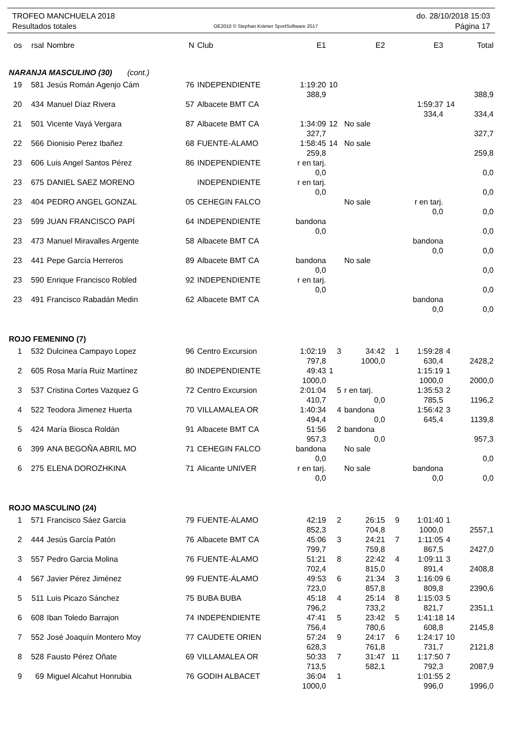TROFEO MANCHUELA 2018
Resultados totales
OE2010 © Stephan Krämer SportSoftware 2017
do. 28/10/2018 15:03
Página 17
| os | rsal | Nombre | N | Club | E1 | | E2 | | E3 | | Total |
| --- | --- | --- | --- | --- | --- | --- | --- | --- | --- | --- | --- |
| NARANJA MASCULINO (30) (cont.) | | | | | | | | | | | |
| 19 | 581 | Jesús Román Agenjo Cám | 76 | INDEPENDIENTE | 1:19:20 | 10 | | | | | |
| | | | | | 388,9 | | | | | | 388,9 |
| 20 | 434 | Manuel Díaz Rivera | 57 | Albacete BMT CA | | | | | 1:59:37 | 14 | |
| | | | | | | | | | 334,4 | | 334,4 |
| 21 | 501 | Vicente Vayá Vergara | 87 | Albacete BMT CA | 1:34:09 | 12 | No sale | | | | |
| | | | | | 327,7 | | | | | | 327,7 |
| 22 | 566 | Dionisio Perez Ibañez | 68 | FUENTE-ÁLAMO | 1:58:45 | 14 | No sale | | | | |
| | | | | | 259,8 | | | | | | 259,8 |
| 23 | 606 | Luis Angel Santos Pérez | 86 | INDEPENDIENTE | r en tarj. | | | | | | |
| | | | | | 0,0 | | | | | | 0,0 |
| 23 | 675 | DANIEL SAEZ MORENO | | INDEPENDIENTE | r en tarj. | | | | | | |
| | | | | | 0,0 | | | | | | 0,0 |
| 23 | 404 | PEDRO ANGEL GONZAL | 05 | CEHEGIN FALCO | | | No sale | | r en tarj. | | |
| | | | | | | | | | 0,0 | | 0,0 |
| 23 | 599 | JUAN FRANCISCO PAPÍ | 64 | INDEPENDIENTE | bandona | | | | | | |
| | | | | | 0,0 | | | | | | 0,0 |
| 23 | 473 | Manuel Miravalles Argente | 58 | Albacete BMT CA | | | | | bandona | | |
| | | | | | | | | | 0,0 | | 0,0 |
| 23 | 441 | Pepe García Herreros | 89 | Albacete BMT CA | bandona | | No sale | | | | |
| | | | | | 0,0 | | | | | | 0,0 |
| 23 | 590 | Enrique Francisco Robled | 92 | INDEPENDIENTE | r en tarj. | | | | | | |
| | | | | | 0,0 | | | | | | 0,0 |
| 23 | 491 | Francisco Rabadán Medin | 62 | Albacete BMT CA | | | | | bandona | | |
| | | | | | | | | | 0,0 | | 0,0 |
| ROJO FEMENINO (7) | | | | | | | | | | | |
| 1 | 532 | Dulcinea Campayo Lopez | 96 | Centro Excursion | 1:02:19 | 3 | 34:42 | 1 | 1:59:28 | 4 | |
| | | | | | 797,8 | | 1000,0 | | 630,4 | | 2428,2 |
| 2 | 605 | Rosa María Ruiz Martínez | 80 | INDEPENDIENTE | 49:43 | 1 | | | 1:15:19 | 1 | |
| | | | | | 1000,0 | | | | 1000,0 | | 2000,0 |
| 3 | 537 | Cristina Cortes Vazquez G | 72 | Centro Excursion | 2:01:04 | 5 | r en tarj. | | 1:35:53 | 2 | |
| | | | | | 410,7 | | 0,0 | | 785,5 | | 1196,2 |
| 4 | 522 | Teodora Jimenez Huerta | 70 | VILLAMALEA OR | 1:40:34 | 4 | bandona | | 1:56:42 | 3 | |
| | | | | | 494,4 | | 0,0 | | 645,4 | | 1139,8 |
| 5 | 424 | María Biosca Roldán | 91 | Albacete BMT CA | 51:56 | 2 | bandona | | | | |
| | | | | | 957,3 | | 0,0 | | | | 957,3 |
| 6 | 399 | ANA BEGOÑA ABRIL MO | 71 | CEHEGIN FALCO | bandona | | No sale | | | | |
| | | | | | 0,0 | | | | | | 0,0 |
| 6 | 275 | ELENA DOROZHKINA | 71 | Alicante UNIVER | r en tarj. | | No sale | | bandona | | |
| | | | | | 0,0 | | | | 0,0 | | 0,0 |
| ROJO MASCULINO (24) | | | | | | | | | | | |
| 1 | 571 | Francisco Sáez Garcia | 79 | FUENTE-ÁLAMO | 42:19 | 2 | 26:15 | 9 | 1:01:40 | 1 | |
| | | | | | 852,3 | | 704,8 | | 1000,0 | | 2557,1 |
| 2 | 444 | Jesús García Patón | 76 | Albacete BMT CA | 45:06 | 3 | 24:21 | 7 | 1:11:05 | 4 | |
| | | | | | 799,7 | | 759,8 | | 867,5 | | 2427,0 |
| 3 | 557 | Pedro Garcia Molina | 76 | FUENTE-ÁLAMO | 51:21 | 8 | 22:42 | 4 | 1:09:11 | 3 | |
| | | | | | 702,4 | | 815,0 | | 891,4 | | 2408,8 |
| 4 | 567 | Javier Pérez Jiménez | 99 | FUENTE-ÁLAMO | 49:53 | 6 | 21:34 | 3 | 1:16:09 | 6 | |
| | | | | | 723,0 | | 857,8 | | 809,8 | | 2390,6 |
| 5 | 511 | Luis Picazo Sánchez | 75 | BUBA BUBA | 45:18 | 4 | 25:14 | 8 | 1:15:03 | 5 | |
| | | | | | 796,2 | | 733,2 | | 821,7 | | 2351,1 |
| 6 | 608 | Iban Toledo Barrajon | 74 | INDEPENDIENTE | 47:41 | 5 | 23:42 | 5 | 1:41:18 | 14 | |
| | | | | | 756,4 | | 780,6 | | 608,8 | | 2145,8 |
| 7 | 552 | José Joaquín Montero Moy | 77 | CAUDETE ORIEN | 57:24 | 9 | 24:17 | 6 | 1:24:17 | 10 | |
| | | | | | 628,3 | | 761,8 | | 731,7 | | 2121,8 |
| 8 | 528 | Fausto Pérez Oñate | 69 | VILLAMALEA OR | 50:33 | 7 | 31:47 | 11 | 1:17:50 | 7 | |
| | | | | | 713,5 | | 582,1 | | 792,3 | | 2087,9 |
| 9 | 69 | Miguel Alcahut Honrubia | 76 | GODIH ALBACET | 36:04 | 1 | | | 1:01:55 | 2 | |
| | | | | | 1000,0 | | | | 996,0 | | 1996,0 |